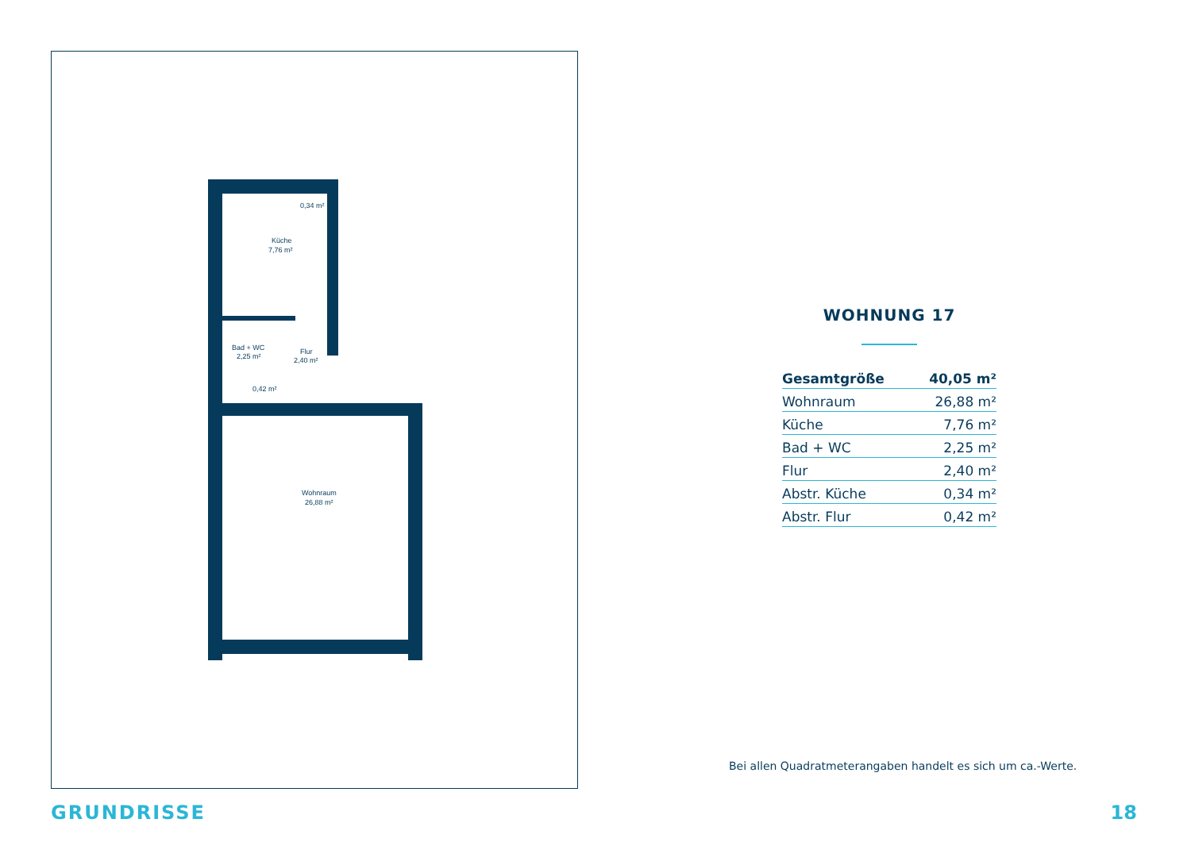Küche
7,76 m²
0,34 m²
Bad + WC
2,25 m²
Flur
2,40 m²
0,42 m²
Wohnraum
26,88 m²
WOHNUNG 17
| Gesamtgröße | 40,05 m² |
| Wohnraum | 26,88 m² |
| Küche | 7,76 m² |
| Bad + WC | 2,25 m² |
| Flur | 2,40 m² |
| Abstr. Küche | 0,34 m² |
| Abstr. Flur | 0,42 m² |
Bei allen Quadratmeterangaben handelt es sich um ca.-Werte.
GRUNDRISSE 18